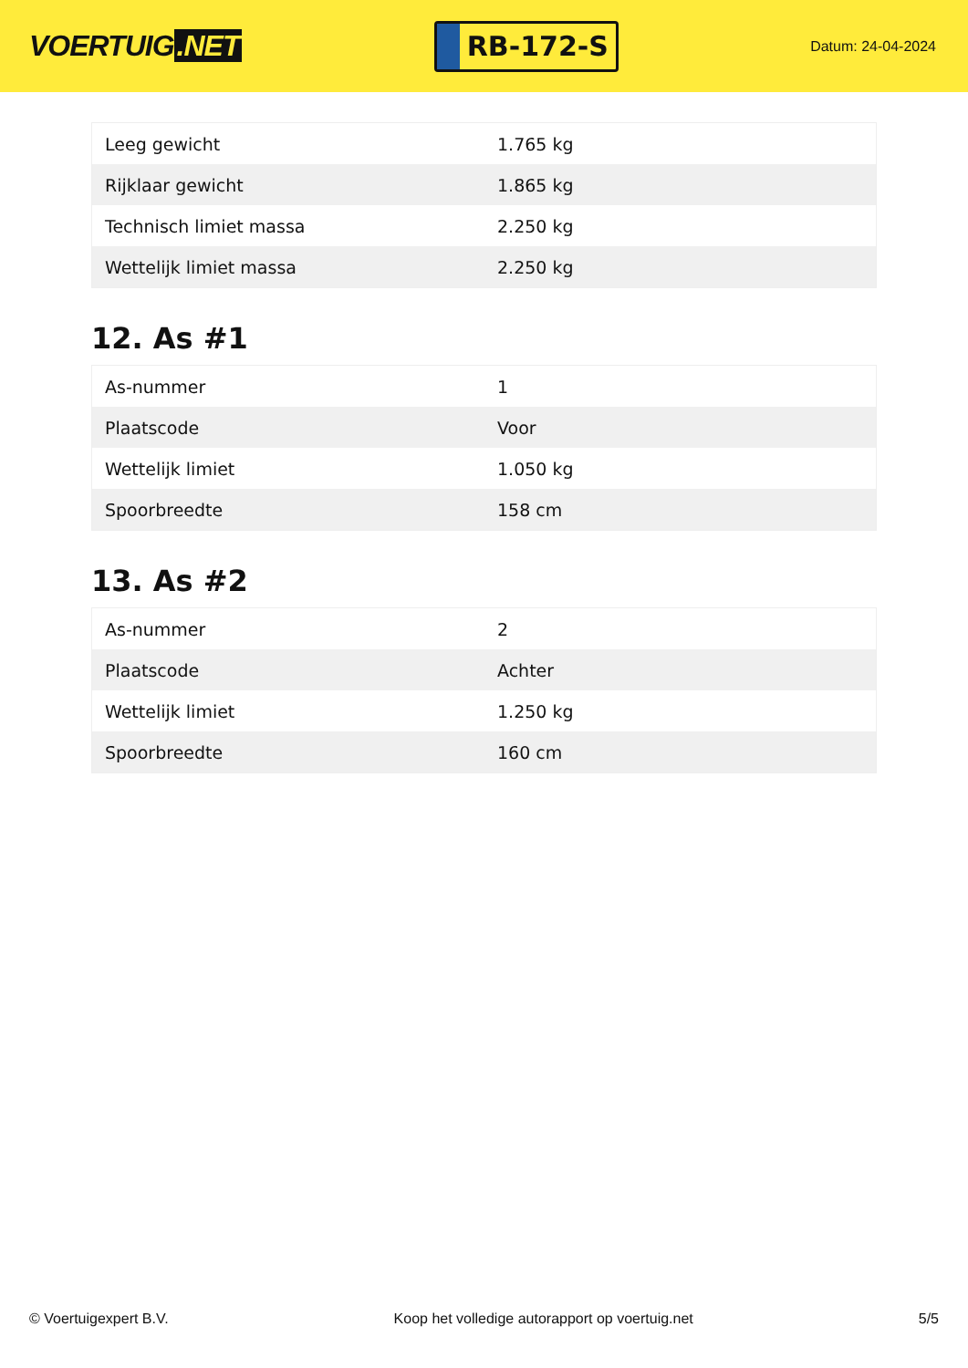VOERTUIG.NET
RB-172-S
Datum: 24-04-2024
| Leeg gewicht | 1.765 kg |
| Rijklaar gewicht | 1.865 kg |
| Technisch limiet massa | 2.250 kg |
| Wettelijk limiet massa | 2.250 kg |
12. As #1
| As-nummer | 1 |
| Plaatscode | Voor |
| Wettelijk limiet | 1.050 kg |
| Spoorbreedte | 158 cm |
13. As #2
| As-nummer | 2 |
| Plaatscode | Achter |
| Wettelijk limiet | 1.250 kg |
| Spoorbreedte | 160 cm |
© Voertuigexpert B.V. Koop het volledige autorapport op voertuig.net 5/5